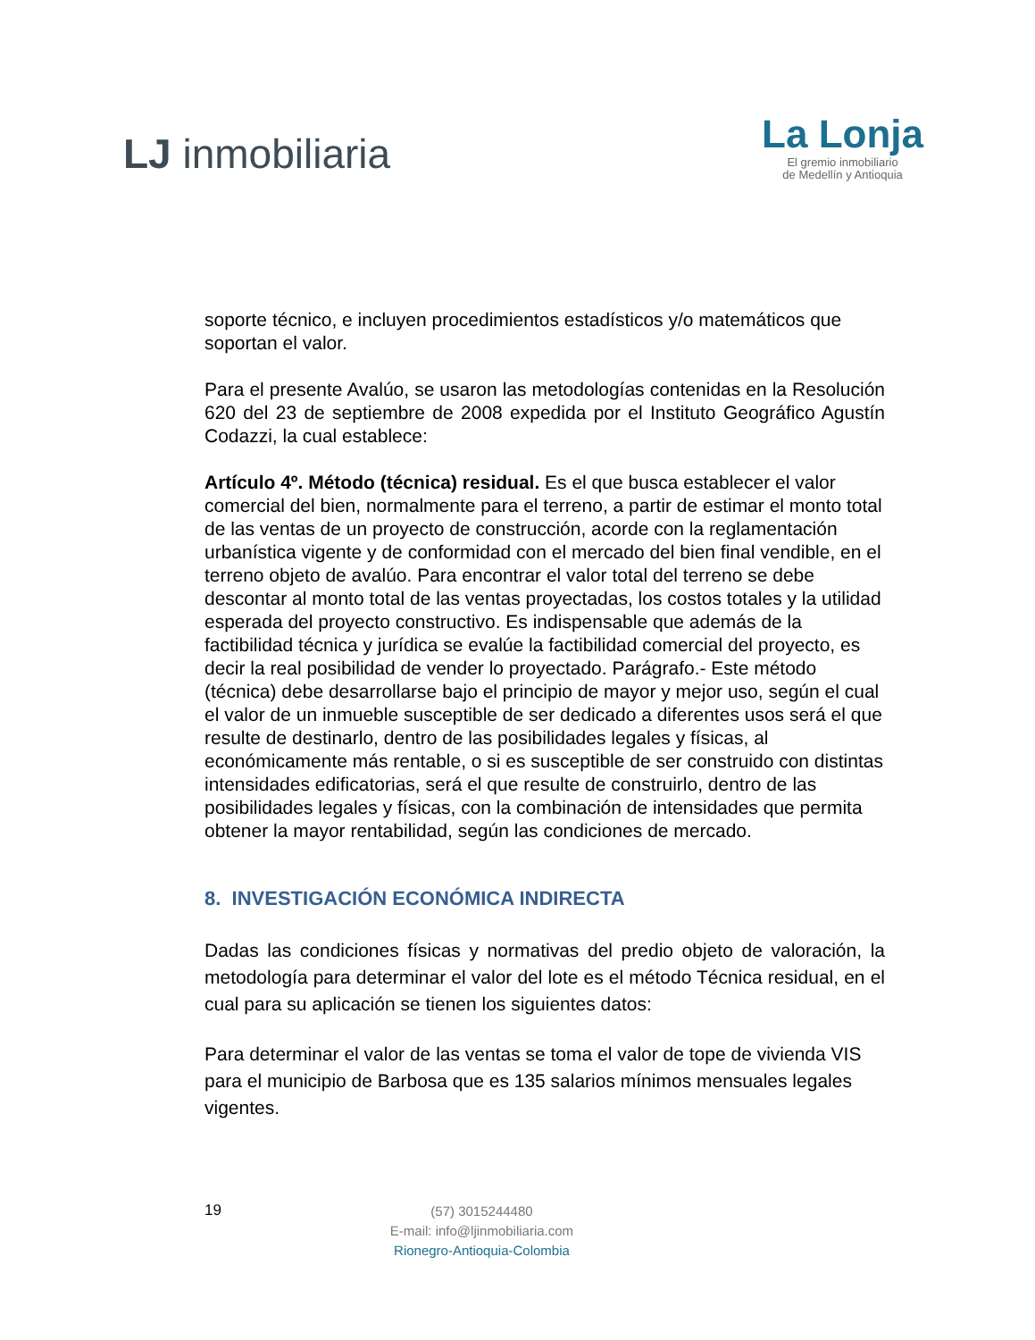LJ inmobiliaria
La Lonja
El gremio inmobiliario
de Medellín y Antioquia
soporte técnico, e incluyen procedimientos estadísticos y/o matemáticos que soportan el valor.
Para el presente Avalúo, se usaron las metodologías contenidas en la Resolución 620 del 23 de septiembre de 2008 expedida por el Instituto Geográfico Agustín Codazzi, la cual establece:
Artículo 4º. Método (técnica) residual. Es el que busca establecer el valor comercial del bien, normalmente para el terreno, a partir de estimar el monto total de las ventas de un proyecto de construcción, acorde con la reglamentación urbanística vigente y de conformidad con el mercado del bien final vendible, en el terreno objeto de avalúo. Para encontrar el valor total del terreno se debe descontar al monto total de las ventas proyectadas, los costos totales y la utilidad esperada del proyecto constructivo. Es indispensable que además de la factibilidad técnica y jurídica se evalúe la factibilidad comercial del proyecto, es decir la real posibilidad de vender lo proyectado. Parágrafo.- Este método (técnica) debe desarrollarse bajo el principio de mayor y mejor uso, según el cual el valor de un inmueble susceptible de ser dedicado a diferentes usos será el que resulte de destinarlo, dentro de las posibilidades legales y físicas, al económicamente más rentable, o si es susceptible de ser construido con distintas intensidades edificatorias, será el que resulte de construirlo, dentro de las posibilidades legales y físicas, con la combinación de intensidades que permita obtener la mayor rentabilidad, según las condiciones de mercado.
8. INVESTIGACIÓN ECONÓMICA INDIRECTA
Dadas las condiciones físicas y normativas del predio objeto de valoración, la metodología para determinar el valor del lote es el método Técnica residual, en el cual para su aplicación se tienen los siguientes datos:
Para determinar el valor de las ventas se toma el valor de tope de vivienda VIS para el municipio de Barbosa que es 135 salarios mínimos mensuales legales vigentes.
19
(57) 3015244480
E-mail: info@ljinmobiliaria.com
Rionegro-Antioquia-Colombia